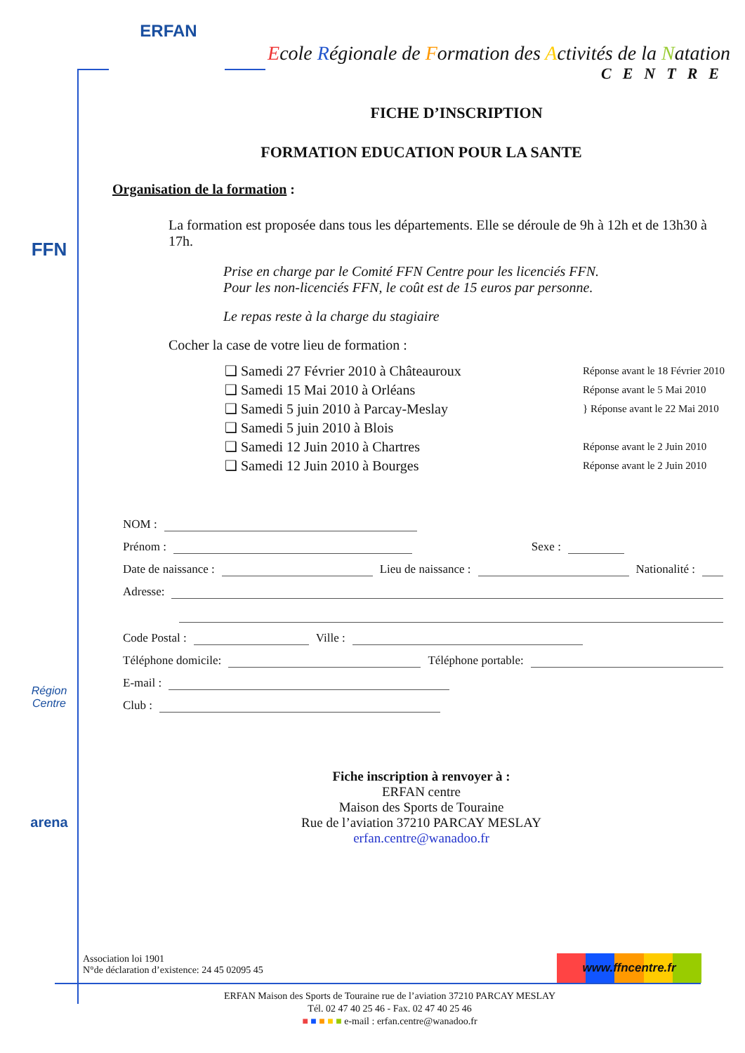ERFAN
FFN
Région
Centre
arena
Ecole Régionale de Formation des Activités de la Natation
CENTRE
FICHE D’INSCRIPTION
FORMATION EDUCATION POUR LA SANTE
Organisation de la formation :
La formation est proposée dans tous les départements. Elle se déroule de 9h à 12h et de 13h30 à 17h.
Prise en charge par le Comité FFN Centre pour les licenciés FFN.
Pour les non-licenciés FFN, le coût est de 15 euros par personne.
Le repas reste à la charge du stagiaire
Cocher la case de votre lieu de formation :
❑ Samedi 27 Février 2010 à Châteauroux Réponse avant le 18 Février 2010
❑ Samedi 15 Mai 2010 à Orléans Réponse avant le 5 Mai 2010
❑ Samedi 5 juin 2010 à Parcay-Meslay } Réponse avant le 22 Mai 2010
❑ Samedi 5 juin 2010 à Blois
❑ Samedi 12 Juin 2010 à Chartres Réponse avant le 2 Juin 2010
❑ Samedi 12 Juin 2010 à Bourges Réponse avant le 2 Juin 2010
NOM :
Prénom : Sexe :
Date de naissance : Lieu de naissance : Nationalité :
Adresse:
Code Postal : Ville :
Téléphone domicile: Téléphone portable:
E-mail :
Club :
Fiche inscription à renvoyer à :
ERFAN centre
Maison des Sports de Touraine
Rue de l’aviation 37210 PARCAY MESLAY
erfan.centre@wanadoo.fr
Association loi 1901
N°de déclaration d’existence: 24 45 02095 45
www.ffncentre.fr
ERFAN Maison des Sports de Touraine rue de l’aviation 37210 PARCAY MESLAY
Tél. 02 47 40 25 46 - Fax. 02 47 40 25 46
■ ■ ■ ■ ■ e-mail : erfan.centre@wanadoo.fr